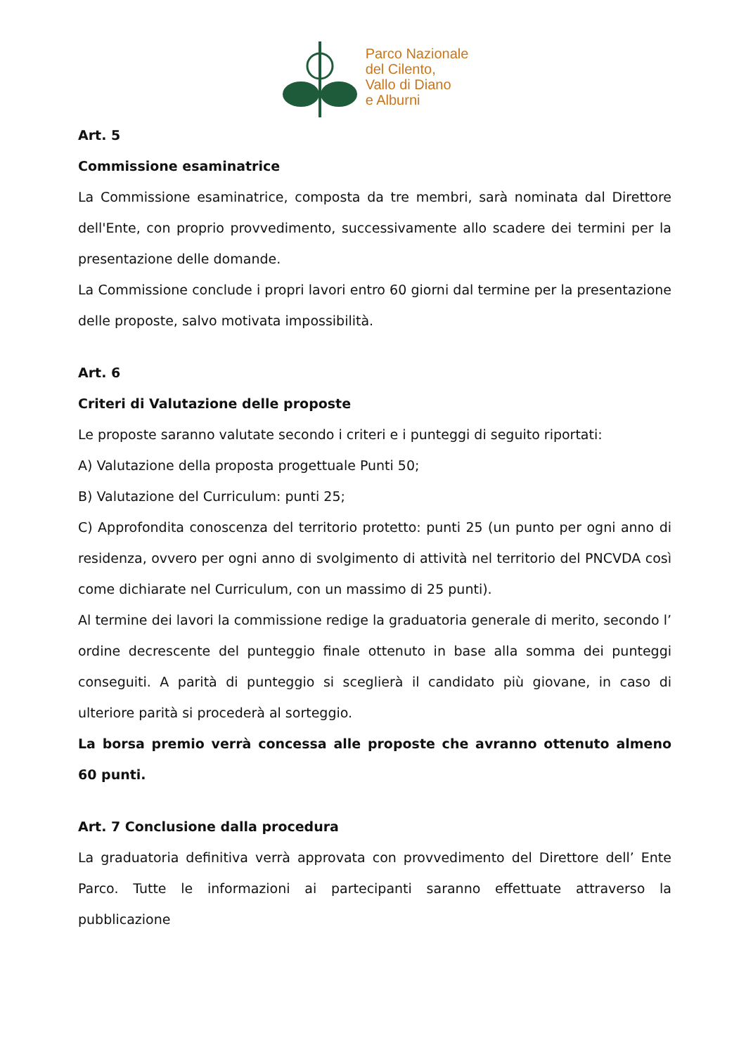Parco Nazionale
del Cilento,
Vallo di Diano
e Alburni
Art. 5
Commissione esaminatrice
La Commissione esaminatrice, composta da tre membri, sarà nominata dal Direttore dell'Ente, con proprio provvedimento, successivamente allo scadere dei termini per la presentazione delle domande.
La Commissione conclude i propri lavori entro 60 giorni dal termine per la presentazione delle proposte, salvo motivata impossibilità.
Art. 6
Criteri di Valutazione delle proposte
Le proposte saranno valutate secondo i criteri e i punteggi di seguito riportati:
A) Valutazione della proposta progettuale Punti 50;
B) Valutazione del Curriculum: punti 25;
C) Approfondita conoscenza del territorio protetto: punti 25 (un punto per ogni anno di residenza, ovvero per ogni anno di svolgimento di attività nel territorio del PNCVDA così come dichiarate nel Curriculum, con un massimo di 25 punti).
Al termine dei lavori la commissione redige la graduatoria generale di merito, secondo l’ ordine decrescente del punteggio finale ottenuto in base alla somma dei punteggi conseguiti. A parità di punteggio si sceglierà il candidato più giovane, in caso di ulteriore parità si procederà al sorteggio.
La borsa premio verrà concessa alle proposte che avranno ottenuto almeno 60 punti.
Art. 7 Conclusione dalla procedura
La graduatoria definitiva verrà approvata con provvedimento del Direttore dell’ Ente Parco. Tutte le informazioni ai partecipanti saranno effettuate attraverso la pubblicazione